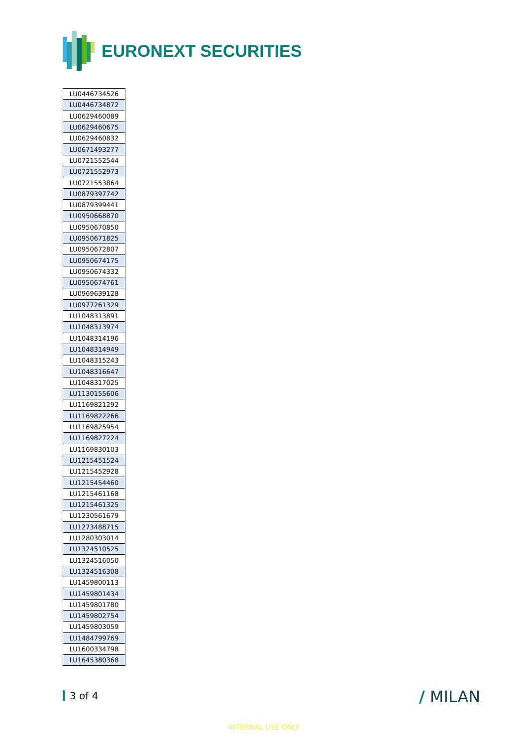EURONEXT SECURITIES
| LU0446734526 |
| LU0446734872 |
| LU0629460089 |
| LU0629460675 |
| LU0629460832 |
| LU0671493277 |
| LU0721552544 |
| LU0721552973 |
| LU0721553864 |
| LU0879397742 |
| LU0879399441 |
| LU0950668870 |
| LU0950670850 |
| LU0950671825 |
| LU0950672807 |
| LU0950674175 |
| LU0950674332 |
| LU0950674761 |
| LU0969639128 |
| LU0977261329 |
| LU1048313891 |
| LU1048313974 |
| LU1048314196 |
| LU1048314949 |
| LU1048315243 |
| LU1048316647 |
| LU1048317025 |
| LU1130155606 |
| LU1169821292 |
| LU1169822266 |
| LU1169825954 |
| LU1169827224 |
| LU1169830103 |
| LU1215451524 |
| LU1215452928 |
| LU1215454460 |
| LU1215461168 |
| LU1215461325 |
| LU1230561679 |
| LU1273488715 |
| LU1280303014 |
| LU1324510525 |
| LU1324516050 |
| LU1324516308 |
| LU1459800113 |
| LU1459801434 |
| LU1459801780 |
| LU1459802754 |
| LU1459803059 |
| LU1484799769 |
| LU1600334798 |
| LU1645380368 |
3 of 4 / MILAN
INTERNAL USE ONLY